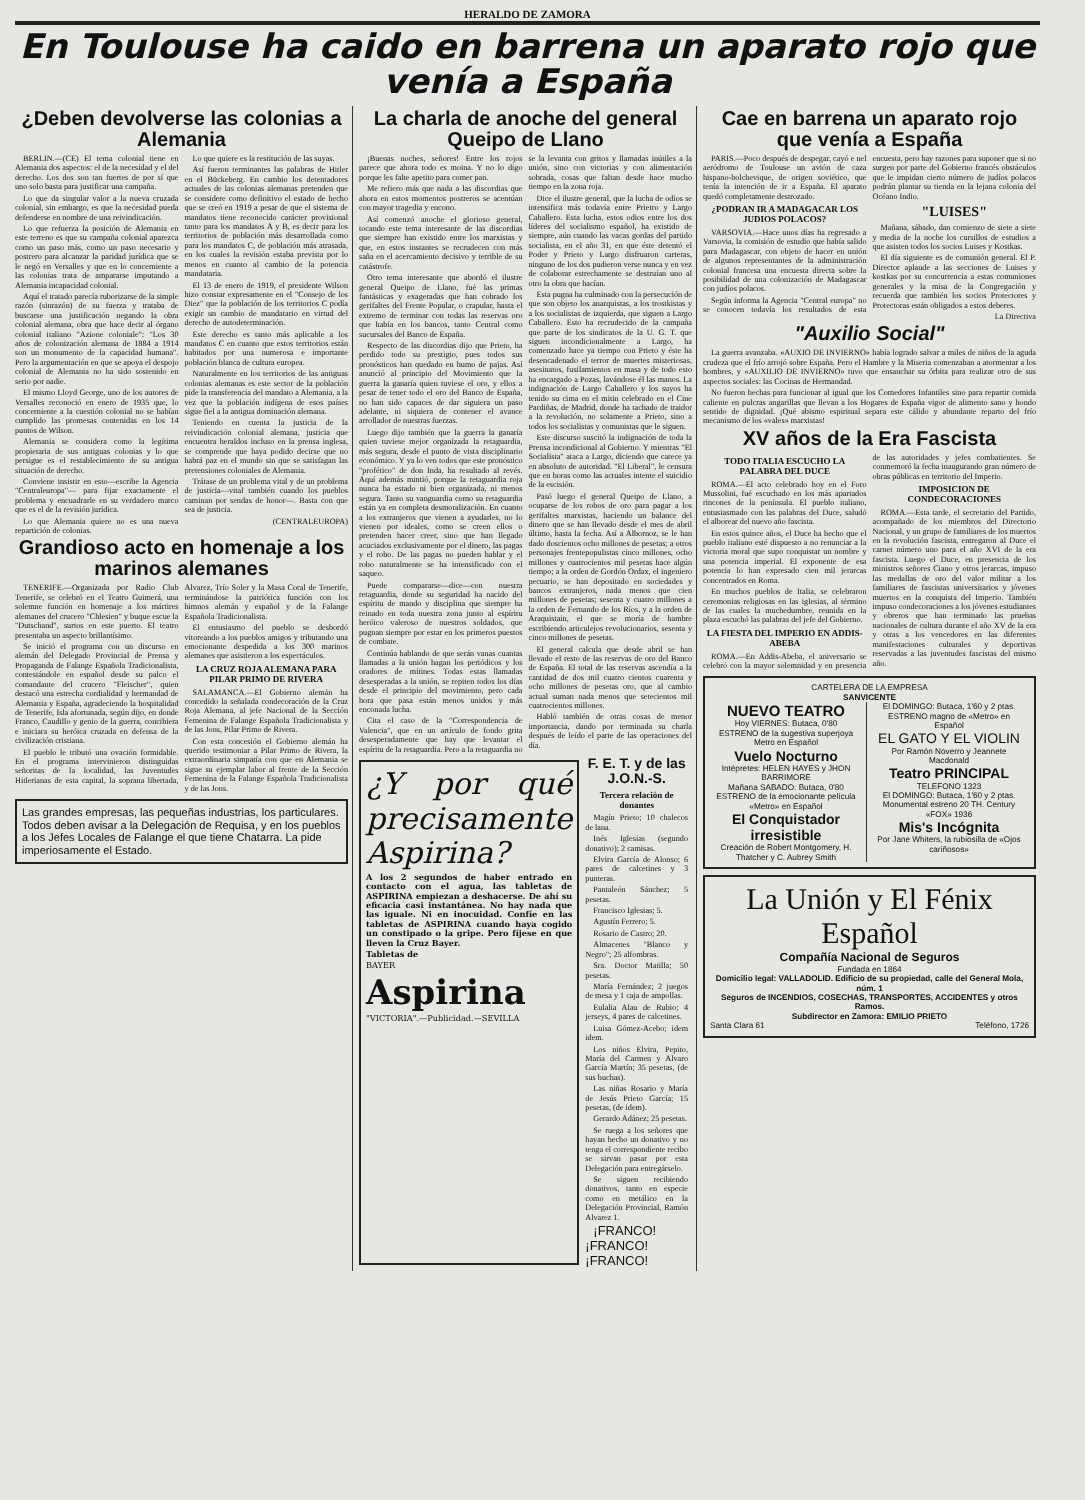HERALDO DE ZAMORA
En Toulouse ha caido en barrena un aparato rojo que venía a España
¿Deben devolverse las colonias a Alemania
BERLIN.—(CE) El tema colonial tiene en Alemania dos aspectos: el de la necesidad y el del derecho. Los dos son tan fuertes de por sí que uno solo basta para justificar una campaña.
Lo que da singular valor a la nueva cruzada colonial, sin embargo, es que la necesidad pueda defenderse en nombre de una reivindicación.
Lo que refuerza la posición de Alemania en este terreno es que su campaña colonial aparezca como un paso más, como un paso necesario y postrero para alcanzar la paridad jurídica que se le negó en Versalles y que en lo concerniente a las colonias trata de ampararse imputando a Alemania incapacidad colonial.
Aquí el tratado parecía ruborizarse de la simple razón (sinrazón) de su fuerza y trataba de buscarse una justificación negando la obra colonial alemana, obra que hace decir al órgano colonial italiano "Azione coloniale": "Los 30 años de colonización alemana de 1884 a 1914 son un monumento de la capacidad humana". Pero la argumentación en que se apoya el despojo colonial de Alemania no ha sido sostenido en serio por nadie.
El mismo Lloyd George, uno de los autores de Versalles reconoció en enero de 1935 que, lo concerniente a la cuestión colonial no se habían cumplido las promesas contenidas en los 14 puntos de Wilson.
Alemania se considera como la legítima propietaria de sus antiguas colonias y lo que persigue es el restablecimiento de su antigua situación de derecho.
Conviene insistir en esto—escribe la Agencia "Centraleuropa"— para fijar exactamente el problema y encuadrarle en su verdadero marco que es el de la revisión jurídica.
Lo que Alemania quiere no es una nueva repartición de colonias.
Lo que quiere es la restitución de las suyas.
Así fueron terminantes las palabras de Hitler en el Bückeberg. En cambio los detentadores actuales de las colonias alemanas pretenden que se considere como definitivo el estado de hecho que se creó en 1919 a pesar de que el sistema de mandatos tiene reconocido carácter provisional tanto para los mandatos A y B, es decir para los territorios de población más desarrollada como para los mandatos C, de población más atrasada, en los cuales la revisión estaba prevista por lo menos en cuanto al cambio de la potencia mandataria.
El 13 de enero de 1919, el presidente Wilson hizo constar expresamente en el "Consejo de los Diez" que la población de los territorios C podía exigir un cambio de mandatario en virtud del derecho de autodeterminación.
Este derecho es tanto más aplicable a los mandatos C en cuanto que estos territorios están habitados por una numerosa e importante población blanca de cultura europea.
Naturalmente en los territorios de las antiguas colonias alemanas es este sector de la población pide la transferencia del mandato a Alemania, a la vez que la población indígena de esos países sigue fiel a la antigua dominación alemana.
Teniendo en cuenta la justicia de la reivindicación colonial alemana, justicia que encuentra heraldos incluso en la prensa inglesa, se comprende que haya podido decirse que no habrá paz en el mundo sin que se satisfagan las pretensiones coloniales de Alemania.
Trátase de un problema vital y de un problema de justicia—vital también cuando los pueblos caminan por sendas de honor—. Basta con que sea de justicia.
(CENTRALEUROPA)
Grandioso acto en homenaje a los marinos alemanes
TENERIFE.—Organizada por Radio Club Tenerife, se celebró en el Teatro Guimerá, una solemne función en homenaje a los mártires alemanes del crucero "Chlesien" y buque escue la "Dutschand", surtos en este puerto. El teatro presentaba un aspecto brillantísimo.
Se inició el programa con un discurso en alemán del Delegado Provincial de Prensa y Propaganda de Falange Española Tradicionalista, contestándole en español desde su palco el comandante del crucero "Fleischer", quien destacó una estrecha cordialidad y hermandad de Alemania y España, agradeciendo la hospitalidad de Tenerife, Isla afortunada, según dijo, en donde Franco, Caudillo y genio de la guerra, concibiera e iniciara su heróica cruzada en defensa de la civilización cristiana.
El pueblo le tributó una ovación formidable. En el programa intervinieron distinguidas señoritas de la localidad, las Juventudes Hitlerianas de esta capital, la soprana libertada, Alvarez, Trío Soler y la Masa Coral de Tenerife, terminándose la patriótica función con los himnos alemán y español y de la Falange Española Tradicionalista.
El entusiasmo del pueblo se desbordó vitoreando a los pueblos amigos y tributando una emocionante despedida a los 300 marinos alemanes que asistieron a los espectáculos.
LA CRUZ ROJA ALEMANA PARA PILAR PRIMO DE RIVERA
SALAMANCA.—El Gobierno alemán ha concedido la señalada condecoración de la Cruz Roja Alemana, al jefe Nacional de la Sección Femenina de Falange Española Tradicionalista y de las Jons, Pilar Primo de Rivera.
Con esta concesión el Gobierno alemán ha querido testimoniar a Pilar Primo de Rivera, la extraordinaria simpatía con que en Alemania se sigue su ejemplar labor al frente de la Sección Femenina de la Falange Española Tradicionalista y de las Jons.
Las grandes empresas, las pequeñas industrias, los particulares. Todos deben avisar a la Delegación de Requisa, y en los pueblos a los Jefes Locales de Falange el que tiene Chatarra. La pide imperiosamente el Estado.
La charla de anoche del general Queipo de Llano
¡Buenas noches, señores! Entre los rojos parece que ahora todo es moina. Y no lo digo porque les falte apetito para comer pan.
Me refiero más que nada a las discordias que ahora en estos momentos postreros se acentúan con mayor tragedia y encono.
Así comenzó anoche el glorioso general, tocando este tema interesante de las discordias que siempre han existido entre los marxistas y que, en estos instantes se recrudecen con más saña en el acercamiento decisivo y terrible de su catástrofe.
Otro tema interesante que abordó el ilustre general Queipo de Llano, fué las primas fantásticas y exageradas que han cobrado los gerifaltes del Frente Popular, o crapular, hasta el extremo de terminar con todas las reservas oro que había en los bancos, tanto Central como sucursales del Banco de España.
Respecto de las discordias dijo que Prieto, ha perdido todo su prestigio, pues todos sus pronósticos han quedado en humo de pajas. Así anunció al principio del Movimiento que la guerra la ganaría quien tuviese el oro, y ellos a pesar de tener todo el oro del Banco de España, no han sido capaces de dar siguiera un paso adelante, ni siquiera de contener el avance arrollador de nuestras fuerzas.
Luego dijo también que la guerra la ganaría quien tuviese mejor organizada la retaguardia, más segura, desde el punto de vista disciplinario económico. Y ya lo ven todos que este pronóstico "profético" de don Inda, ha resultado al revés. Aquí además mintió, porque la retaguardia roja nunca ha estado ni bien organizada, ni menos segura. Tanto su vanguardia como su retaguardia están ya en completa desmoralización. En cuanto a los extranjeros que vienen a ayudarles, no lo vienen por ideales, como se creen ellos o pretenden hacer creer, sino que han llegado acuciados exclusivamente por el dinero, las pagas y el robo. De las pagas no pueden hablar y el robo naturalmente se ha intensificado con el saqueo.
Puede compararse—dice—con nuestra retaguardia, donde su seguridad ha nacido del espíritu de mando y disciplina que siempre ha reinado en toda nuestra zona junto al espíritu heróico valeroso de nuestros soldados, que pugnan siempre por estar en los primeros puestos de combate.
Continúa hablando de que serán vanas cuantas llamadas a la unión hagan los periódicos y los oradores de mítines. Todas estas llamadas desesperadas a la unión, se repiten todos los días desde el principio del movimiento, pero cada hora que pasa están menos unidos y más enconada lucha.
Cita el caso de la "Correspondencia de Valencia", que en un artículo de fondo grita desesperadamente que hay que levantar el espíritu de la retaguardia. Pero a la retaguardia no se la levanta con gritos y llamadas inútiles a la unión, sino con victorias y con alimentación sobrada, cosas que faltan desde hace mucho tiempo en la zona roja.
Dice el ilustre general, que la lucha de odios se intensifica más todavía entre Prietro y Largo Caballero. Esta lucha, estos odios entre los dos líderes del socialismo español, ha existido de siempre, aún cuando las vacas gordas del partido socialista, en el año 31, en que éste detentó el Poder y Prieto y Largo disfruaron carteras, ninguno de los dos pudieron verse nunca y en vez de colaborar estrechamente se destruían uno al otro la obra que hacían.
Esta pugna ha culminado con la persecución de que son objeto los anarquistas, a los trostkistas y a los socialistas de izquierda, que siguen a Largo Caballero. Esto ha recrudecido de la campaña que parte de los sindicatos de la U. G. T. que siguen incondicionalmente a Largo, ha comenzado hace ya tiempo con Prieto y éste ha desencadenado el terror de muertes misteriosas, asesinatos, fusilamientos en masa y de todo esto ha encargado a Pozas, lavándose él las manos. La indignación de Largo Caballero y los suyos ha tenido su cima en el mitin celebrado en el Cine Pardiñas, de Madrid, donde ha tachado de traidor a la revolución, no solamente a Prieto, sino a todos los socialistas y comunistas que le siguen.
Este discurso suscitó la indignación de toda la Prensa incondicional al Gobierno. Y mientras "El Socialista" ataca a Largo, diciendo que carece ya en absoluto de autoridad. "El Liberal", le censura que en horas como las actuales intente el suicidio de la escisión.
Pasó luego el general Queipo de Llano, a ocuparse de los robos de oro para pagar a los gerifaltes marxistas, haciendo un balance del dinero que se han llevado desde el mes de abril último, hasta la fecha. Así a Albornoz, se le han dado doscientos ocho millones de pesetas; a otros personajes frentepopulistas cinco millones, ocho millones y cuatrocientos mil pesetas hace algún tiempo; a la orden de Gordón Ordax, el ingeniero pecuario, se han depositado en sociedades y bancos extranjeros, nada menos que cien millones de pesetas; sesenta y cuatro millones a la orden de Fernando de los Ríos, y a la orden de Araquistain, el que se moría de hambre escribiendo articulejos revolucionarios, sesenta y cinco millones de pesetas.
El general calcula que desde abril se han llevado el resto de las reservas de oro del Banco de España. El total de las reservas ascendía a la cantidad de dos mil cuatro cientos cuarenta y ocho millones de pesetas oro, que al cambio actual suman nada menos que setecientos mil cuatrocientos millones.
Habló también de otras cosas de menor importancia, dando por terminada su charla después de leído el parte de las operaciones del día.
¿Y por qué precisamente Aspirina?
A los 2 segundos de haber entrado en contacto con el agua, las tabletas de ASPIRINA empiezan a deshacerse. De ahí su eficacia casi instantánea. No hay nada que las iguale. Ni en inocuidad. Confíe en las tabletas de ASPIRINA cuando haya cogido un constipado o la gripe. Pero fíjese en que lleven la Cruz Bayer.
Tabletas de
BAYER
Aspirina
"VICTORIA".—Publicidad.—SEVILLA
F. E. T. y de las J.O.N.-S.
Tercera relación de donantes
Magín Prieto; 10 chalecos de lana.
Inés Iglesias (segundo donativo); 2 camisas.
Elvira García de Alonso; 6 pares de calcetines y 3 punteras.
Pantaleón Sánchez; 5 pesetas.
Francisco Iglesias; 5.
Agustín Ferrero; 5.
Rosario de Castro; 20.
Almacenes "Blanco y Negro"; 25 alfombras.
Sra. Doctor Matilla; 50 pesetas.
María Fernández; 2 juegos de mesa y 1 caja de ampollas.
Eulalia Alau de Rubio; 4 jerseys, 4 pares de calcetines.
Luisa Gómez-Acebo; idem idem.
Los niños Elvira, Pepito, María del Carmen y Alvaro García Martín; 35 pesetas, (de sus huchas).
Las niñas Rosario y María de Jesús Prieto García; 15 pesetas, (de idem).
Gerardo Adánez; 25 pesetas.
Se ruega a los señores que hayan hecho un donativo y no tenga el correspondiente recibo se sirvan pasar por esta Delegación para entregárselo.
Se siguen recibiendo donativos, tanto en especie como en metálico en la Delegación Provincial, Ramón Alvarez 1.
¡FRANCO!
¡FRANCO!
¡FRANCO!
Cae en barrena un aparato rojo que venía a España
PARIS.—Poco después de despegar, cayó e nel aeródromo de Toulouse un avión de caza hispano-bolchevique, de origen soviético, que tenía la intención de ir a España. El aparato quedó completamente destrozado.
¿PODRAN IR A MADAGACAR LOS JUDIOS POLACOS?
VARSOVIA.—Hace unos días ha regresado a Varsovia, la comisión de estudio que había salido para Madagascar, con objeto de hacer en unión de algunos representantes de la administración colonial francesa una encuesta directa sobre la posibilidad de una colonización de Madagascar con judíos polacos.
Según informa la Agencia "Central europa" no se conocen todavía los resultados de esta encuesta, pero hay razones para suponer que si no surgen por parte del Gobierno francés obstáculos que le impidan cierto número de judíos polacos podrán plantar su tienda en la lejana colonia del Océano Indio.
"LUISES"
Mañana, sábado, dan comienzo de siete a siete y media de la noche los cursillos de estudios a que asisten todos los socios Luises y Kostkas.
El día siguiente es de comunión general. El P. Director aplaude a las secciones de Luises y kostkas por su concurrencia a estas comuniones generales y la misa de la Congregación y recuerda que también los socios Protectores y Protectoras están obligados a estos deberes.
La Directiva
"Auxilio Social"
La guerra avanzaba. «AUXIO DE INVIERNO» había logrado salvar a miles de niños de la aguda crudeza que el frío arrojó sobre España. Pero el Hambre y la Miseria comenzaban a atormentar a los hombres, y «AUXILIO DE INVIERNO» tuvo que ensanchar su órbita para realizar otro de sus aspectos sociales: las Cocinas de Hermandad.
No fueron hechas para funcionar al igual que los Comedores Infantiles sino para repartir comida caliente en pulcras angarillas que llevan a los Hogares de España vigor de alimento sano y hondo sentido de dignidad. ¡Qué abismo espiritual separa este cálido y abundante reparto del frío mecanismo de los «vales» marxistas!
XV años de la Era Fascista
TODO ITALIA ESCUCHO LA PALABRA DEL DUCE
ROMA.—El acto celebrado hoy en el Foro Mussolini, fué escuchado en los más apartados rincones de la península. El pueblo italiano, entusiasmado con las palabras del Duce, saludó el alborear del nuevo año fascista.
En estos quince años, el Duce ha hecho que el pueblo italiano esté dispuesto a no renunciar a la victoria moral que supo conquistar un nombre y una potencia imperial. El exponente de esa potencia lo han expresado cien mil jerarcas concentrados en Roma.
En muchos pueblos de Italia, se celebraron ceremonias religiosas en las iglesias, al término de las cuales la muchedumbre, reunida en la plaza escuchó las palabras del jefe del Gobierno.
LA FIESTA DEL IMPERIO EN ADDIS-ABEBA
ROMA.—En Addis-Abeba, el aniversario se celebró con la mayor solemnidad y en presencia de las autoridades y jefes combatientes. Se conmemoró la fecha inaugurando gran número de obras públicas en territorio del Imperio.
IMPOSICION DE CONDECORACIONES
ROMA.—Esta tarde, el secretario del Partido, acompañado de los miembros del Directorio Nacional, y un grupo de familiares de los muertos en la revolución fascista, entregaron al Duce el carnet número uno para el año XVI de la era fascista. Luego el Duce, en presencia de los ministros señores Ciano y otros jerarcas, impuso las medallas de oro del valor militar a los familiares de fascistas universitarios y jóvenes muertos en la conquista del Imperio. También impuso condecoraciones a los jóvenes estudiantes y obreros que han terminado las pruebas nacionales de cultura durante el año XV de la era y otras a los vencedores en las diferentes manifestaciones culturales y deportivas reservadas a las juventudes fascistas del mismo año.
CARTELERA DE LA EMPRESA
SANVICENTE
NUEVO TEATRO
Hoy VIERNES: Butaca, 0'80
ESTRENO de la sugestiva superjoya Metro en Español
Vuelo Nocturno
Intépretes: HELEN HAYES y JHON BARRIMORE
Mañana SABADO: Butaca, 0'80
ESTRENO de la emocionante película «Metro» en Español
El Conquistador irresistible
Creación de Robert Montgomery, H. Thatcher y C. Aubrey Smith
El DOMINGO: Butaca, 1'60 y 2 ptas.
ESTRENO magno de «Metro» en Español
EL GATO Y EL VIOLIN
Por Ramón Noverro y Jeannete Macdonald
Teatro PRINCIPAL
TELEFONO 1323
El DOMINGO: Butaca, 1'60 y 2 ptas.
Monumental estreno 20 TH. Century «FOX» 1936
Mis's Incógnita
Por Jane Whiters, la rubiosilla de «Ojos cariñosos»
La Unión y El Fénix Español
Compañía Nacional de Seguros
Fundada en 1864
Domicilio legal: VALLADOLID. Edificio de su propiedad, calle del General Mola, núm. 1
Seguros de INCENDIOS, COSECHAS, TRANSPORTES, ACCIDENTES y otros Ramos.
Subdirector en Zamora: EMILIO PRIETO
Santa Clara 61 Teléfono, 1726